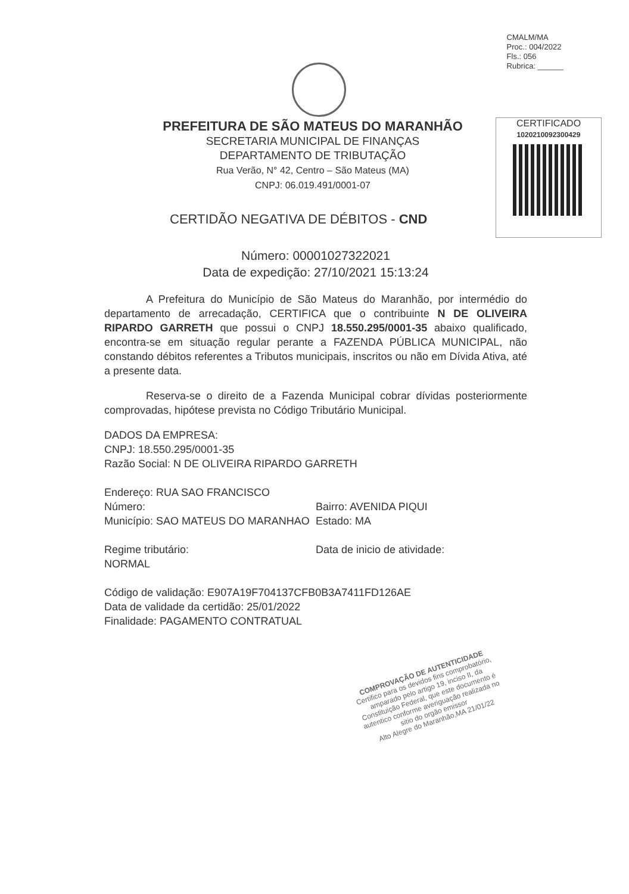CMALM/MA
Proc.: 004/2022
Fls.: 056
Rubrica: ______
PREFEITURA DE SÃO MATEUS DO MARANHÃO
SECRETARIA MUNICIPAL DE FINANÇAS
DEPARTAMENTO DE TRIBUTAÇÃO
Rua Verão, N° 42, Centro – São Mateus (MA)
CNPJ: 06.019.491/0001-07
CERTIFICADO
1020210092300429
CERTIDÃO NEGATIVA DE DÉBITOS - CND
Número: 00001027322021
Data de expedição: 27/10/2021 15:13:24
A Prefeitura do Município de São Mateus do Maranhão, por intermédio do departamento de arrecadação, CERTIFICA que o contribuinte N DE OLIVEIRA RIPARDO GARRETH que possui o CNPJ 18.550.295/0001-35 abaixo qualificado, encontra-se em situação regular perante a FAZENDA PÚBLICA MUNICIPAL, não constando débitos referentes a Tributos municipais, inscritos ou não em Dívida Ativa, até a presente data.
Reserva-se o direito de a Fazenda Municipal cobrar dívidas posteriormente comprovadas, hipótese prevista no Código Tributário Municipal.
DADOS DA EMPRESA:
CNPJ: 18.550.295/0001-35
Razão Social: N DE OLIVEIRA RIPARDO GARRETH
Endereço: RUA SAO FRANCISCO
Número:
Município: SAO MATEUS DO MARANHAO
Bairro: AVENIDA PIQUI
Estado: MA
Regime tributário:
NORMAL
Data de inicio de atividade:
Código de validação: E907A19F704137CFB0B3A7411FD126AE
Data de validade da certidão: 25/01/2022
Finalidade: PAGAMENTO CONTRATUAL
COMPROVAÇÃO DE AUTENTICIDADE
Certifico para os devidos fins comprobatório, amparado pelo artigo 19, inciso II, da Constituição Federal, que este documento é autentico conforme averiguação realizada no sitio do orgão emissor
Alto Alegre do Maranhão,MA 21/01/22